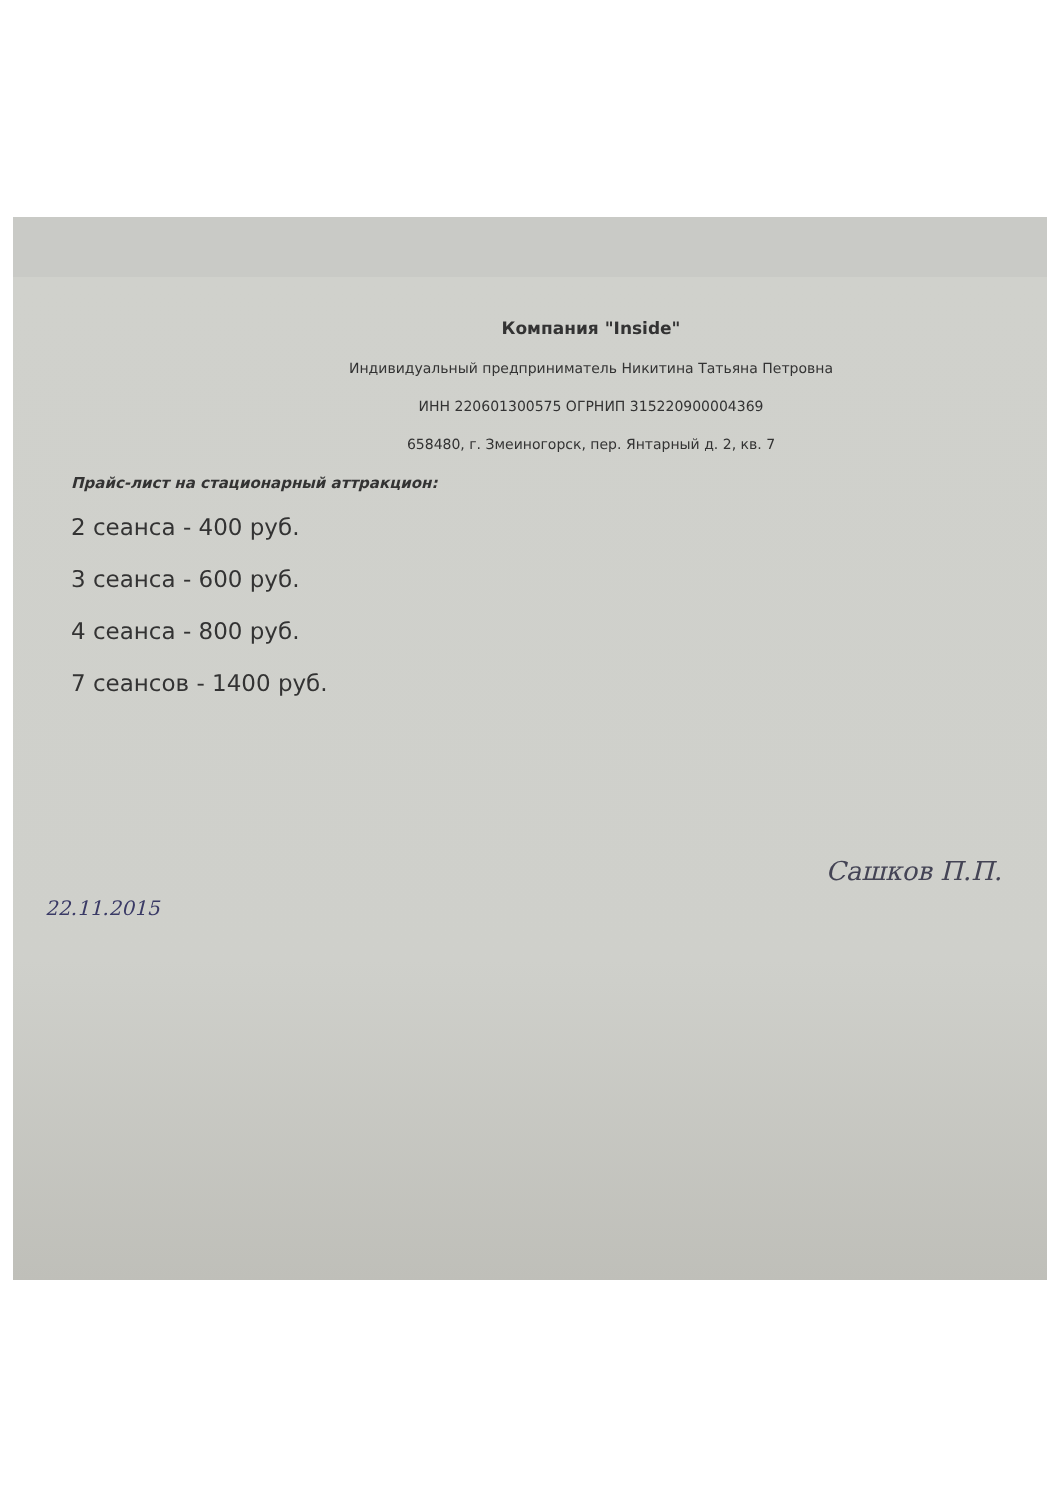Компания "Inside"
Индивидуальный предприниматель Никитина Татьяна Петровна
ИНН 220601300575 ОГРНИП 315220900004369
658480, г. Змеиногорск, пер. Янтарный д. 2, кв. 7
Прайс-лист на стационарный аттракцион:
2 сеанса - 400 руб.
3 сеанса - 600 руб.
4 сеанса - 800 руб.
7 сеансов - 1400 руб.
22.11.2015 Сашков П.П.